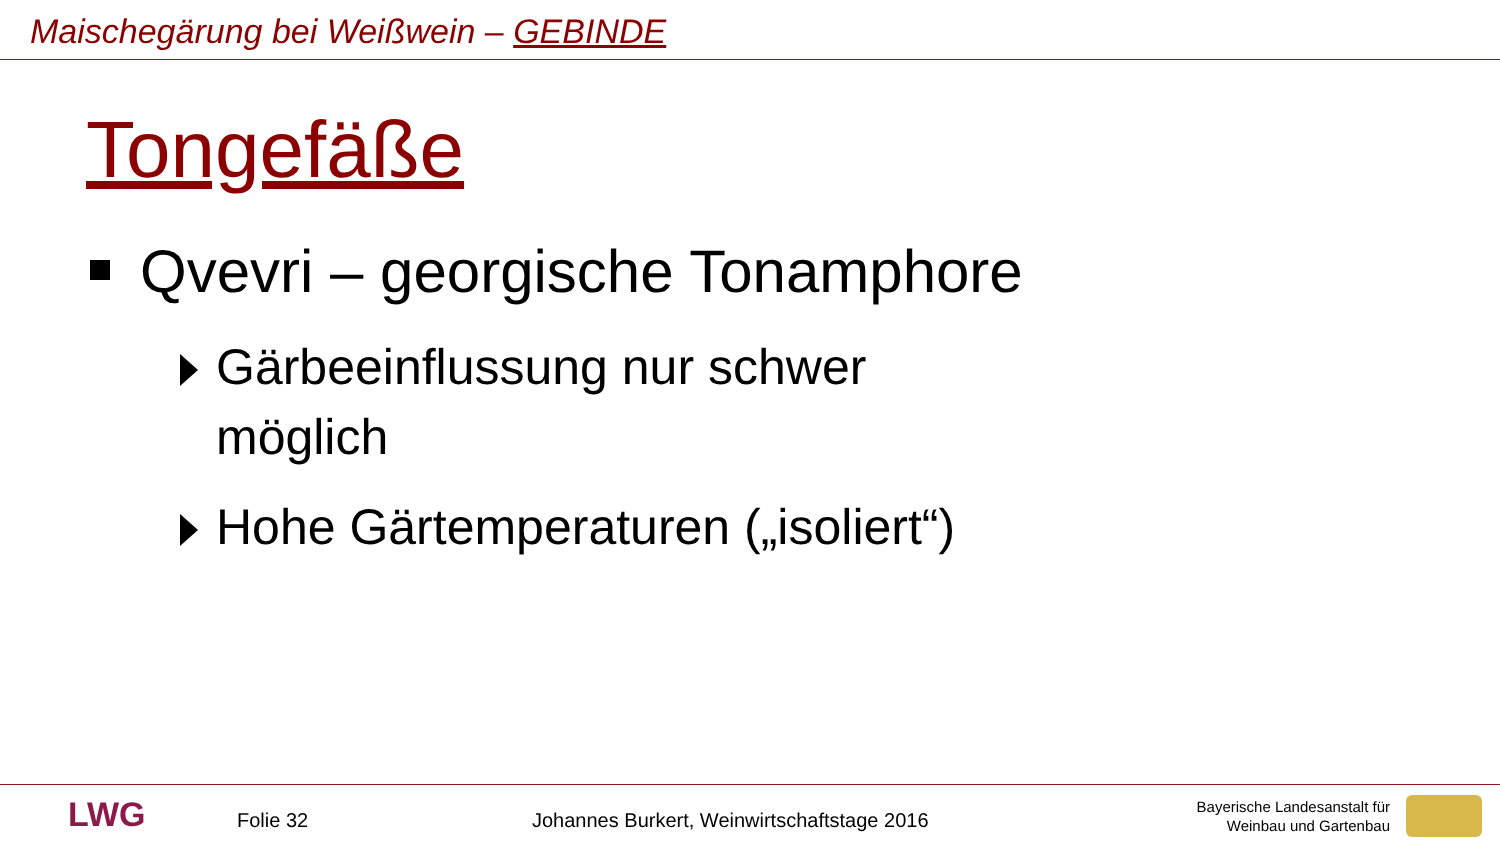Maischegärung bei Weißwein – GEBINDE
Tongefäße
Qvevri – georgische Tonamphore
Gärbeeinflussung nur schwer möglich
Hohe Gärtemperaturen („isoliert“)
LWG Folie 32
Johannes Burkert, Weinwirtschaftstage 2016
Bayerische Landesanstalt für
Weinbau und Gartenbau